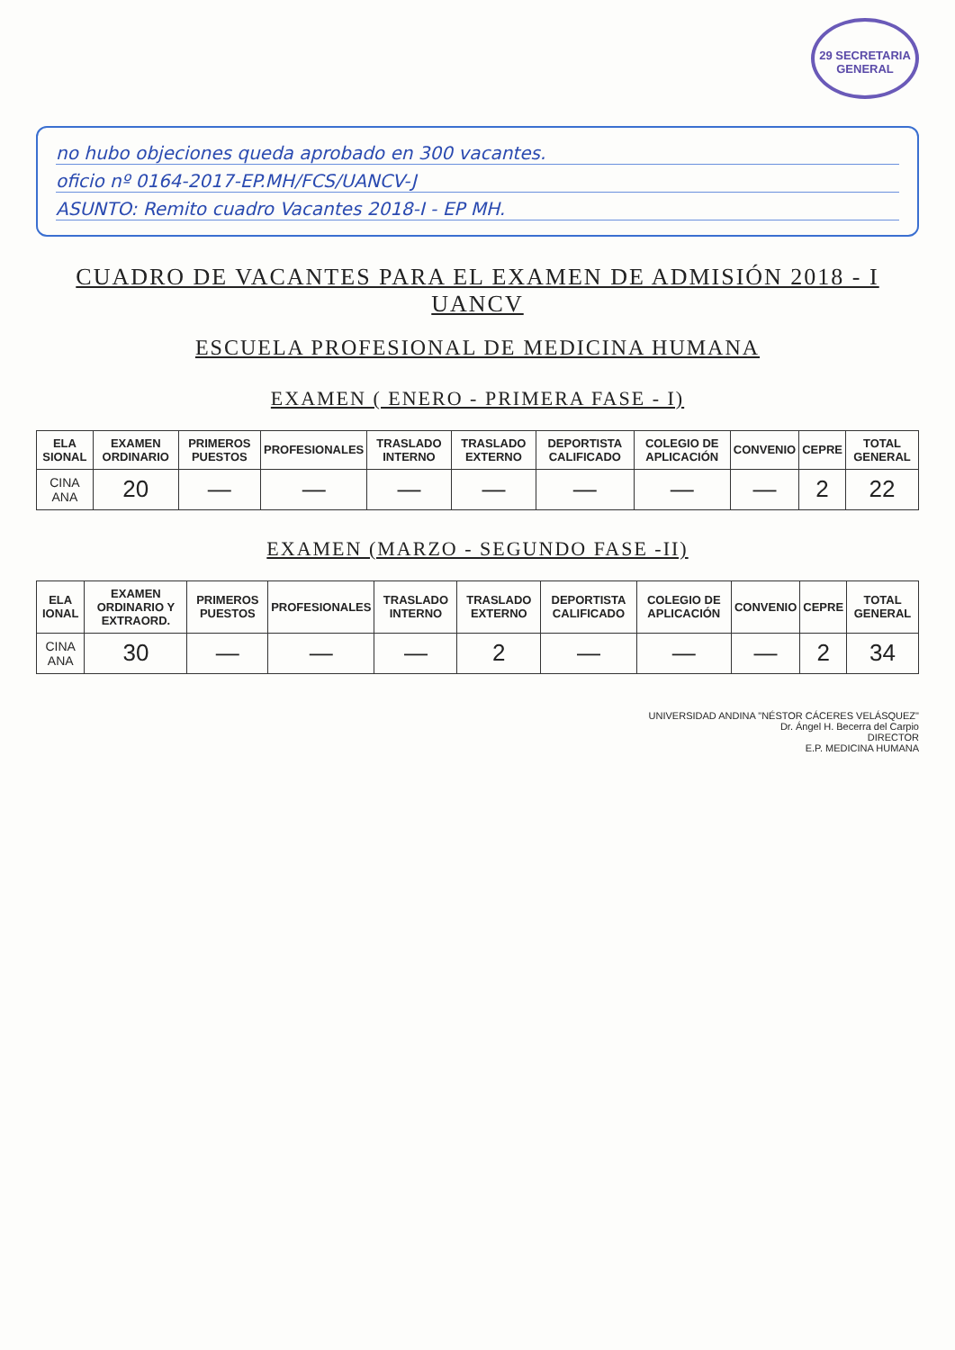29 SECRETARIA GENERAL
no hubo objeciones queda aprobado en 300 vacantes.
oficio nº 0164-2017-EP.MH/FCS/UANCV-J
ASUNTO: Remito cuadro Vacantes 2018-I - EP MH.
CUADRO DE VACANTES PARA EL EXAMEN DE ADMISIÓN 2018 - I UANCV
ESCUELA PROFESIONAL DE MEDICINA HUMANA
EXAMEN ( ENERO - PRIMERA FASE - I)
| ELA SIONAL | EXAMEN ORDINARIO | PRIMEROS PUESTOS | PROFESIONALES | TRASLADO INTERNO | TRASLADO EXTERNO | DEPORTISTA CALIFICADO | COLEGIO DE APLICACIÓN | CONVENIO | CEPRE | TOTAL GENERAL |
| --- | --- | --- | --- | --- | --- | --- | --- | --- | --- | --- |
| CINA ANA | 20 | — | — | — | — | — | — | — | 2 | 22 |
EXAMEN (MARZO - SEGUNDO FASE -II)
| ELA IONAL | EXAMEN ORDINARIO Y EXTRAORD. | PRIMEROS PUESTOS | PROFESIONALES | TRASLADO INTERNO | TRASLADO EXTERNO | DEPORTISTA CALIFICADO | COLEGIO DE APLICACIÓN | CONVENIO | CEPRE | TOTAL GENERAL |
| --- | --- | --- | --- | --- | --- | --- | --- | --- | --- | --- |
| CINA ANA | 30 | — | — | — | 2 | — | — | — | 2 | 34 |
UNIVERSIDAD ANDINA "NÉSTOR CÁCERES VELÁSQUEZ"
Dr. Ángel H. Becerra del Carpio
DIRECTOR
E.P. MEDICINA HUMANA